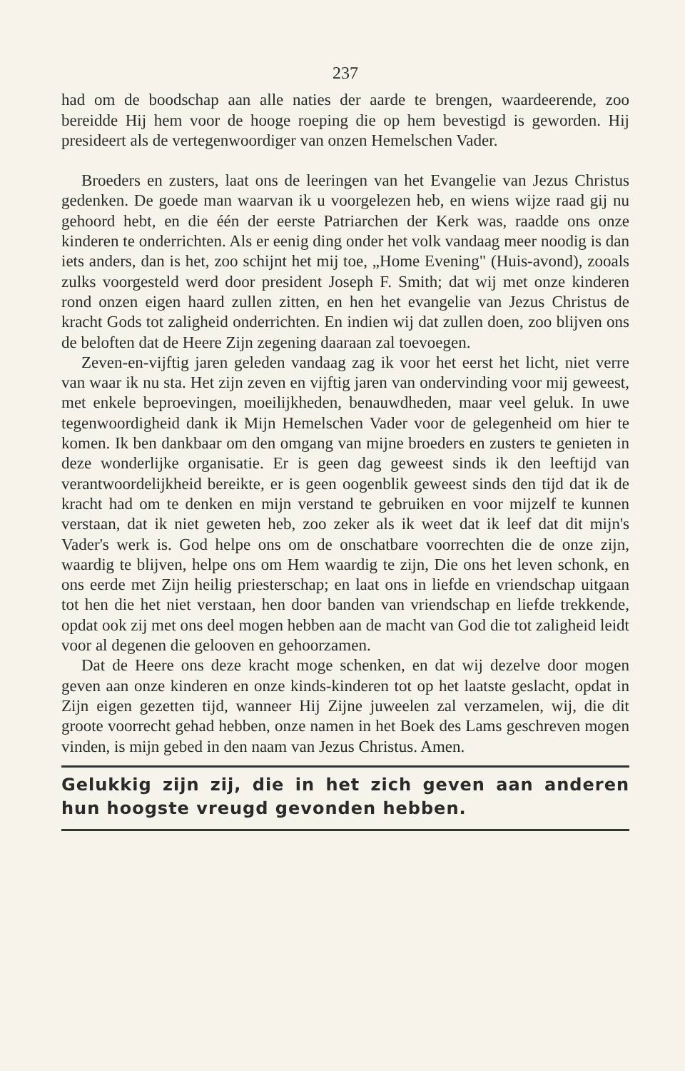237
had om de boodschap aan alle naties der aarde te brengen, waardeerende, zoo bereidde Hij hem voor de hooge roeping die op hem bevestigd is geworden. Hij presideert als de vertegenwoordiger van onzen Hemelschen Vader.
Broeders en zusters, laat ons de leeringen van het Evangelie van Jezus Christus gedenken. De goede man waarvan ik u voorgelezen heb, en wiens wijze raad gij nu gehoord hebt, en die één der eerste Patriarchen der Kerk was, raadde ons onze kinderen te onderrichten. Als er eenig ding onder het volk vandaag meer noodig is dan iets anders, dan is het, zoo schijnt het mij toe, „Home Evening" (Huis-avond), zooals zulks voorgesteld werd door president Joseph F. Smith; dat wij met onze kinderen rond onzen eigen haard zullen zitten, en hen het evangelie van Jezus Christus de kracht Gods tot zaligheid onderrichten. En indien wij dat zullen doen, zoo blijven ons de beloften dat de Heere Zijn zegening daaraan zal toevoegen.
Zeven-en-vijftig jaren geleden vandaag zag ik voor het eerst het licht, niet verre van waar ik nu sta. Het zijn zeven en vijftig jaren van ondervinding voor mij geweest, met enkele beproevingen, moeilijkheden, benauwdheden, maar veel geluk. In uwe tegenwoordigheid dank ik Mijn Hemelschen Vader voor de gelegenheid om hier te komen. Ik ben dankbaar om den omgang van mijne broeders en zusters te genieten in deze wonderlijke organisatie. Er is geen dag geweest sinds ik den leeftijd van verantwoordelijkheid bereikte, er is geen oogenblik geweest sinds den tijd dat ik de kracht had om te denken en mijn verstand te gebruiken en voor mijzelf te kunnen verstaan, dat ik niet geweten heb, zoo zeker als ik weet dat ik leef dat dit mijn's Vader's werk is. God helpe ons om de onschatbare voorrechten die de onze zijn, waardig te blijven, helpe ons om Hem waardig te zijn, Die ons het leven schonk, en ons eerde met Zijn heilig priesterschap; en laat ons in liefde en vriendschap uitgaan tot hen die het niet verstaan, hen door banden van vriendschap en liefde trekkende, opdat ook zij met ons deel mogen hebben aan de macht van God die tot zaligheid leidt voor al degenen die gelooven en gehoorzamen.
Dat de Heere ons deze kracht moge schenken, en dat wij dezelve door mogen geven aan onze kinderen en onze kinds-kinderen tot op het laatste geslacht, opdat in Zijn eigen gezetten tijd, wanneer Hij Zijne juweelen zal verzamelen, wij, die dit groote voorrecht gehad hebben, onze namen in het Boek des Lams geschreven mogen vinden, is mijn gebed in den naam van Jezus Christus. Amen.
Gelukkig zijn zij, die in het zich geven aan anderen hun hoogste vreugd gevonden hebben.